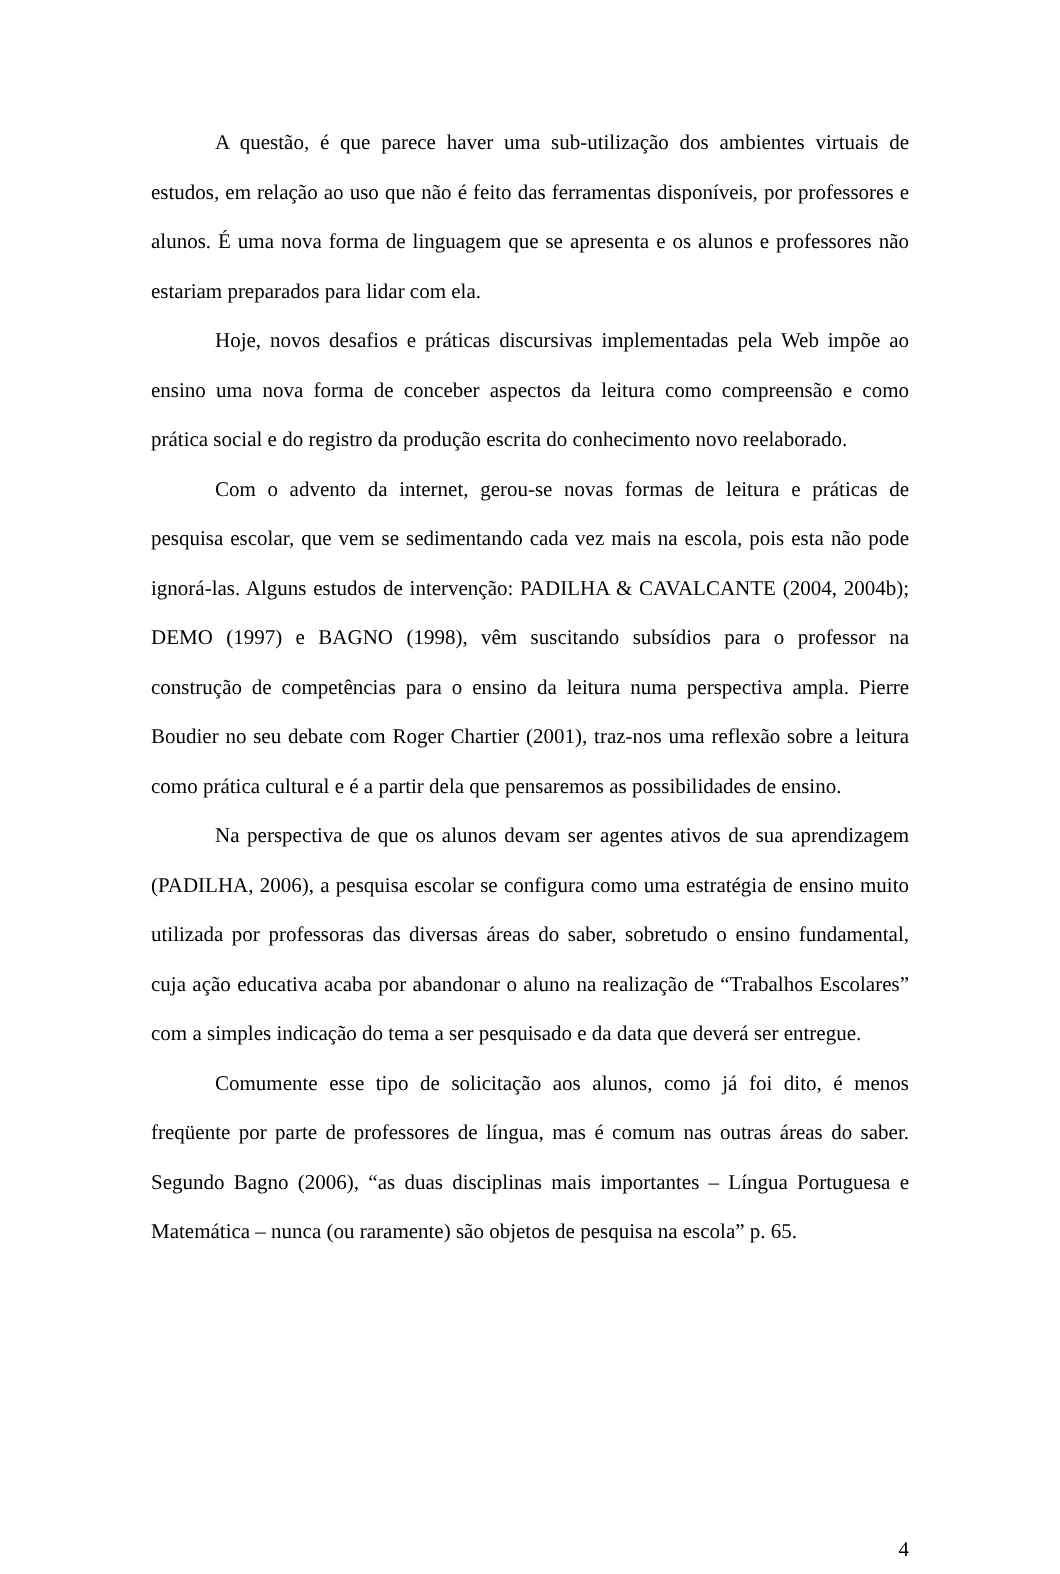A questão, é que parece haver uma sub-utilização dos ambientes virtuais de estudos, em relação ao uso que não é feito das ferramentas disponíveis, por professores e alunos. É uma nova forma de linguagem que se apresenta e os alunos e professores não estariam preparados para lidar com ela.
Hoje, novos desafios e práticas discursivas implementadas pela Web impõe ao ensino uma nova forma de conceber aspectos da leitura como compreensão e como prática social e do registro da produção escrita do conhecimento novo reelaborado.
Com o advento da internet, gerou-se novas formas de leitura e práticas de pesquisa escolar, que vem se sedimentando cada vez mais na escola, pois esta não pode ignorá-las. Alguns estudos de intervenção: PADILHA & CAVALCANTE (2004, 2004b); DEMO (1997) e BAGNO (1998), vêm suscitando subsídios para o professor na construção de competências para o ensino da leitura numa perspectiva ampla. Pierre Boudier no seu debate com Roger Chartier (2001), traz-nos uma reflexão sobre a leitura como prática cultural e é a partir dela que pensaremos as possibilidades de ensino.
Na perspectiva de que os alunos devam ser agentes ativos de sua aprendizagem (PADILHA, 2006), a pesquisa escolar se configura como uma estratégia de ensino muito utilizada por professoras das diversas áreas do saber, sobretudo o ensino fundamental, cuja ação educativa acaba por abandonar o aluno na realização de “Trabalhos Escolares” com a simples indicação do tema a ser pesquisado e da data que deverá ser entregue.
Comumente esse tipo de solicitação aos alunos, como já foi dito, é menos freqüente por parte de professores de língua, mas é comum nas outras áreas do saber. Segundo Bagno (2006), “as duas disciplinas mais importantes – Língua Portuguesa e Matemática – nunca (ou raramente) são objetos de pesquisa na escola” p. 65.
4